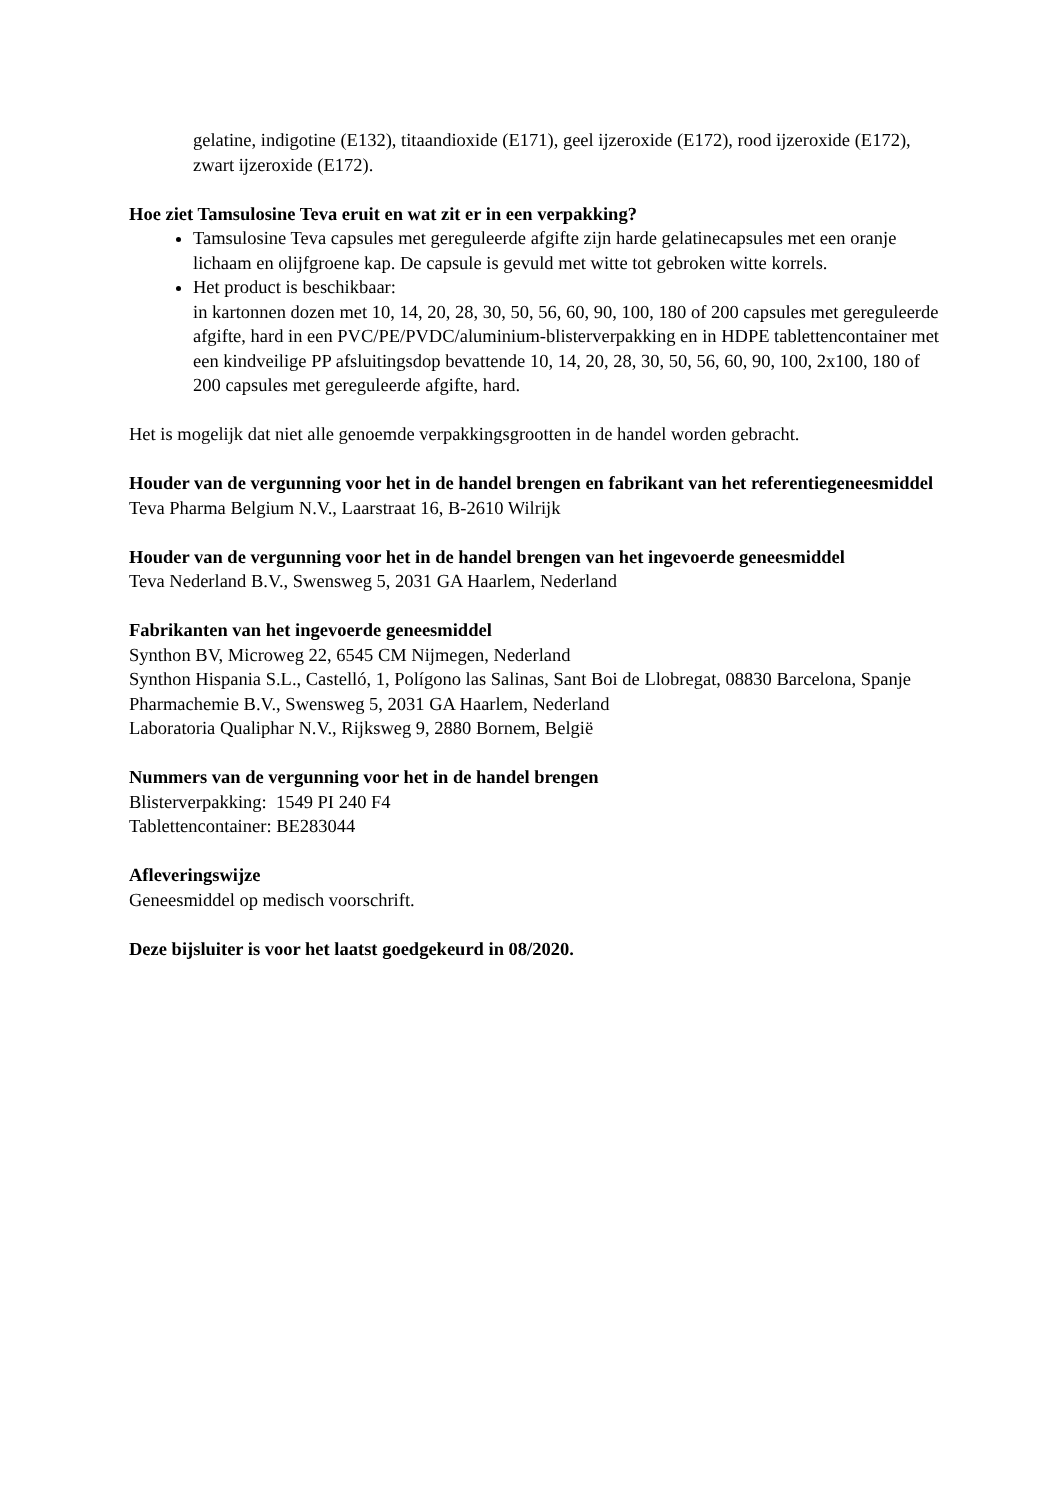gelatine, indigotine (E132), titaandioxide (E171), geel ijzeroxide (E172), rood ijzeroxide (E172), zwart ijzeroxide (E172).
Hoe ziet Tamsulosine Teva eruit en wat zit er in een verpakking?
Tamsulosine Teva capsules met gereguleerde afgifte zijn harde gelatinecapsules met een oranje lichaam en olijfgroene kap. De capsule is gevuld met witte tot gebroken witte korrels.
Het product is beschikbaar:
in kartonnen dozen met 10, 14, 20, 28, 30, 50, 56, 60, 90, 100, 180 of 200 capsules met gereguleerde afgifte, hard in een PVC/PE/PVDC/aluminium-blisterverpakking en in HDPE tablettencontainer met een kindveilige PP afsluitingsdop bevattende 10, 14, 20, 28, 30, 50, 56, 60, 90, 100, 2x100, 180 of 200 capsules met gereguleerde afgifte, hard.
Het is mogelijk dat niet alle genoemde verpakkingsgrootten in de handel worden gebracht.
Houder van de vergunning voor het in de handel brengen en fabrikant van het referentiegeneesmiddel
Teva Pharma Belgium N.V., Laarstraat 16, B-2610 Wilrijk
Houder van de vergunning voor het in de handel brengen van het ingevoerde geneesmiddel
Teva Nederland B.V., Swensweg 5, 2031 GA Haarlem, Nederland
Fabrikanten van het ingevoerde geneesmiddel
Synthon BV, Microweg 22, 6545 CM Nijmegen, Nederland
Synthon Hispania S.L., Castelló, 1, Polígono las Salinas, Sant Boi de Llobregat, 08830 Barcelona, Spanje
Pharmachemie B.V., Swensweg 5, 2031 GA Haarlem, Nederland
Laboratoria Qualiphar N.V., Rijksweg 9, 2880 Bornem, België
Nummers van de vergunning voor het in de handel brengen
Blisterverpakking: 1549 PI 240 F4
Tablettencontainer: BE283044
Afleveringswijze
Geneesmiddel op medisch voorschrift.
Deze bijsluiter is voor het laatst goedgekeurd in 08/2020.